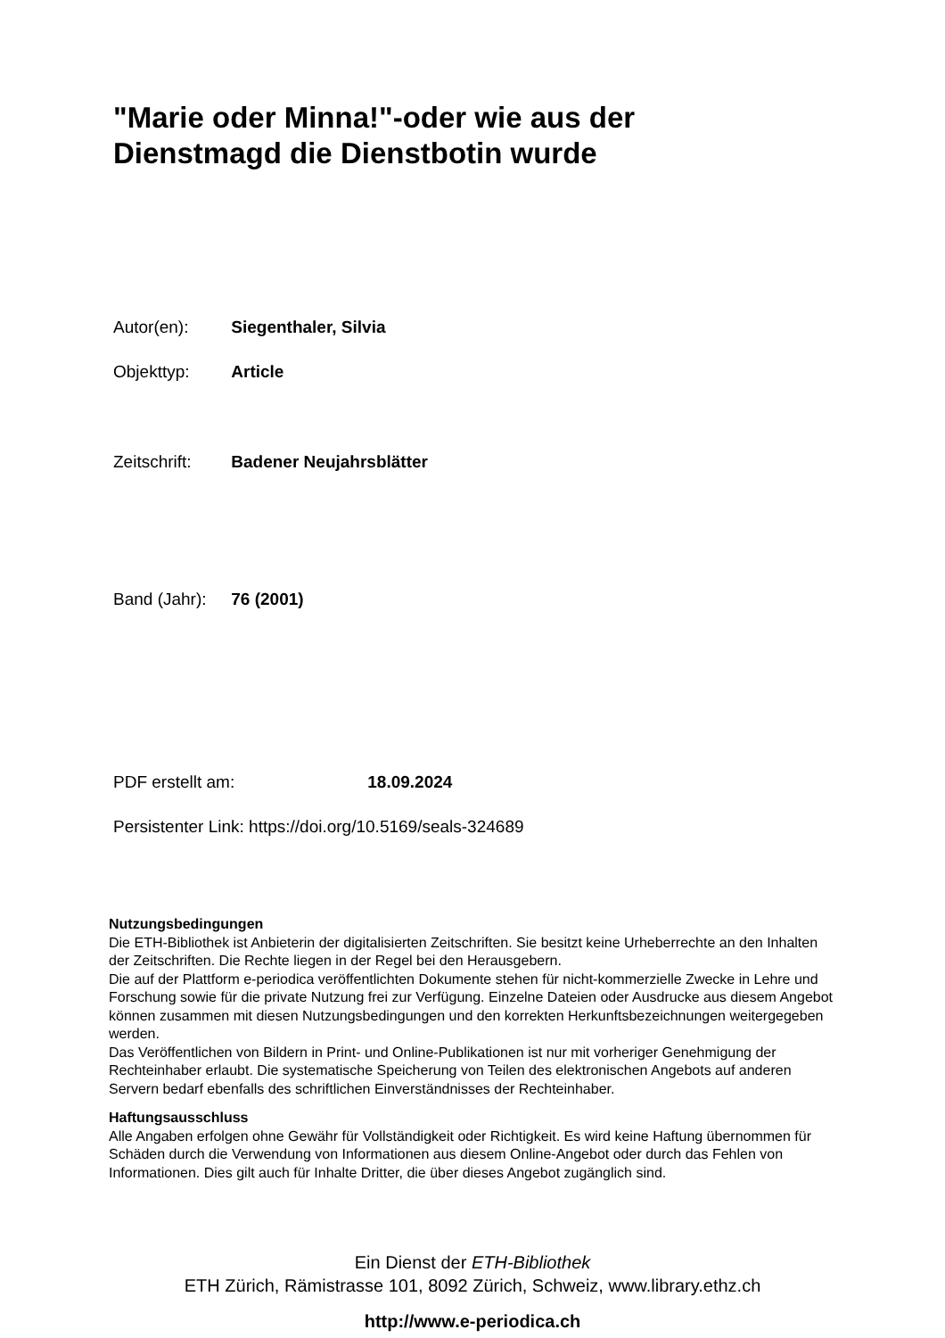"Marie oder Minna!"-oder wie aus der
Dienstmagd die Dienstbotin wurde
Autor(en): Siegenthaler, Silvia
Objekttyp: Article
Zeitschrift: Badener Neujahrsblätter
Band (Jahr): 76 (2001)
PDF erstellt am: 18.09.2024
Persistenter Link: https://doi.org/10.5169/seals-324689
Nutzungsbedingungen
Die ETH-Bibliothek ist Anbieterin der digitalisierten Zeitschriften. Sie besitzt keine Urheberrechte an den Inhalten der Zeitschriften. Die Rechte liegen in der Regel bei den Herausgebern.
Die auf der Plattform e-periodica veröffentlichten Dokumente stehen für nicht-kommerzielle Zwecke in Lehre und Forschung sowie für die private Nutzung frei zur Verfügung. Einzelne Dateien oder Ausdrucke aus diesem Angebot können zusammen mit diesen Nutzungsbedingungen und den korrekten Herkunftsbezeichnungen weitergegeben werden.
Das Veröffentlichen von Bildern in Print- und Online-Publikationen ist nur mit vorheriger Genehmigung der Rechteinhaber erlaubt. Die systematische Speicherung von Teilen des elektronischen Angebots auf anderen Servern bedarf ebenfalls des schriftlichen Einverständnisses der Rechteinhaber.
Haftungsausschluss
Alle Angaben erfolgen ohne Gewähr für Vollständigkeit oder Richtigkeit. Es wird keine Haftung übernommen für Schäden durch die Verwendung von Informationen aus diesem Online-Angebot oder durch das Fehlen von Informationen. Dies gilt auch für Inhalte Dritter, die über dieses Angebot zugänglich sind.
Ein Dienst der ETH-Bibliothek
ETH Zürich, Rämistrasse 101, 8092 Zürich, Schweiz, www.library.ethz.ch
http://www.e-periodica.ch